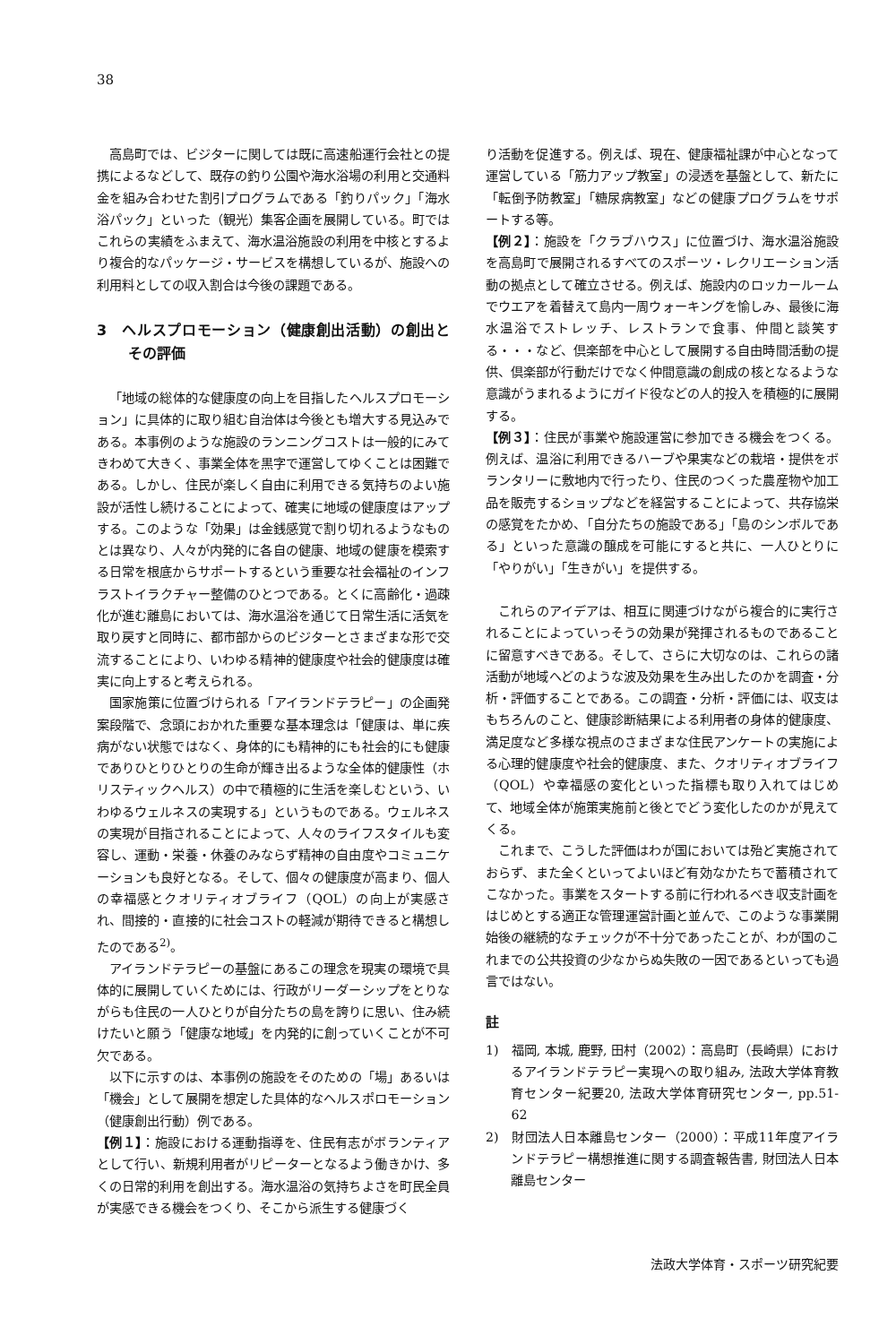38
高島町では、ビジターに関しては既に高速船運行会社との提携によるなどして、既存の釣り公園や海水浴場の利用と交通料金を組み合わせた割引プログラムである「釣りパック」「海水浴パック」といった（観光）集客企画を展開している。町ではこれらの実績をふまえて、海水温浴施設の利用を中核とするより複合的なパッケージ・サービスを構想しているが、施設への利用料としての収入割合は今後の課題である。
3　ヘルスプロモーション（健康創出活動）の創出とその評価
「地域の総体的な健康度の向上を目指したヘルスプロモーション」に具体的に取り組む自治体は今後とも増大する見込みである。本事例のような施設のランニングコストは一般的にみてきわめて大きく、事業全体を黒字で運営してゆくことは困難である。しかし、住民が楽しく自由に利用できる気持ちのよい施設が活性し続けることによって、確実に地域の健康度はアップする。このような「効果」は金銭感覚で割り切れるようなものとは異なり、人々が内発的に各自の健康、地域の健康を模索する日常を根底からサポートするという重要な社会福祉のインフラストイラクチャー整備のひとつである。とくに高齢化・過疎化が進む離島においては、海水温浴を通じて日常生活に活気を取り戻すと同時に、都市部からのビジターとさまざまな形で交流することにより、いわゆる精神的健康度や社会的健康度は確実に向上すると考えられる。
国家施策に位置づけられる「アイランドテラピー」の企画発案段階で、念頭におかれた重要な基本理念は「健康は、単に疾病がない状態ではなく、身体的にも精神的にも社会的にも健康でありひとりひとりの生命が輝き出るような全体的健康性（ホリスティックヘルス）の中で積極的に生活を楽しむという、いわゆるウェルネスの実現する」というものである。ウェルネスの実現が目指されることによって、人々のライフスタイルも変容し、運動・栄養・休養のみならず精神の自由度やコミュニケーションも良好となる。そして、個々の健康度が高まり、個人の幸福感とクオリティオブライフ（QOL）の向上が実感され、間接的・直接的に社会コストの軽減が期待できると構想したのである<sup>2)</sup>。
アイランドテラピーの基盤にあるこの理念を現実の環境で具体的に展開していくためには、行政がリーダーシップをとりながらも住民の一人ひとりが自分たちの島を誇りに思い、住み続けたいと願う「健康な地域」を内発的に創っていくことが不可欠である。
以下に示すのは、本事例の施設をそのための「場」あるいは「機会」として展開を想定した具体的なヘルスポロモーション（健康創出行動）例である。
【例１】：施設における運動指導を、住民有志がボランティアとして行い、新規利用者がリピーターとなるよう働きかけ、多くの日常的利用を創出する。海水温浴の気持ちよさを町民全員が実感できる機会をつくり、そこから派生する健康づく
り活動を促進する。例えば、現在、健康福祉課が中心となって運営している「筋力アップ教室」の浸透を基盤として、新たに「転倒予防教室」「糖尿病教室」などの健康プログラムをサポートする等。
【例２】：施設を「クラブハウス」に位置づけ、海水温浴施設を高島町で展開されるすべてのスポーツ・レクリエーション活動の拠点として確立させる。例えば、施設内のロッカールームでウエアを着替えて島内一周ウォーキングを愉しみ、最後に海水温浴でストレッチ、レストランで食事、仲間と談笑する・・・など、倶楽部を中心として展開する自由時間活動の提供、倶楽部が行動だけでなく仲間意識の創成の核となるような意識がうまれるようにガイド役などの人的投入を積極的に展開する。
【例３】：住民が事業や施設運営に参加できる機会をつくる。例えば、温浴に利用できるハーブや果実などの栽培・提供をボランタリーに敷地内で行ったり、住民のつくった農産物や加工品を販売するショップなどを経営することによって、共存協栄の感覚をたかめ、「自分たちの施設である」「島のシンボルである」といった意識の醸成を可能にすると共に、一人ひとりに「やりがい」「生きがい」を提供する。
これらのアイデアは、相互に関連づけながら複合的に実行されることによっていっそうの効果が発揮されるものであることに留意すべきである。そして、さらに大切なのは、これらの諸活動が地域へどのような波及効果を生み出したのかを調査・分析・評価することである。この調査・分析・評価には、収支はもちろんのこと、健康診断結果による利用者の身体的健康度、満足度など多様な視点のさまざまな住民アンケートの実施による心理的健康度や社会的健康度、また、クオリティオブライフ（QOL）や幸福感の変化といった指標も取り入れてはじめて、地域全体が施策実施前と後とでどう変化したのかが見えてくる。
これまで、こうした評価はわが国においては殆ど実施されておらず、また全くといってよいほど有効なかたちで蓄積されてこなかった。事業をスタートする前に行われるべき収支計画をはじめとする適正な管理運営計画と並んで、このような事業開始後の継続的なチェックが不十分であったことが、わが国のこれまでの公共投資の少なからぬ失敗の一因であるといっても過言ではない。
註
1)　福岡, 本城, 鹿野, 田村（2002）：高島町（長崎県）におけるアイランドテラピー実現への取り組み, 法政大学体育教育センター紀要20, 法政大学体育研究センター, pp.51-62
2)　財団法人日本離島センター（2000）：平成11年度アイランドテラピー構想推進に関する調査報告書, 財団法人日本離島センター
法政大学体育・スポーツ研究紀要